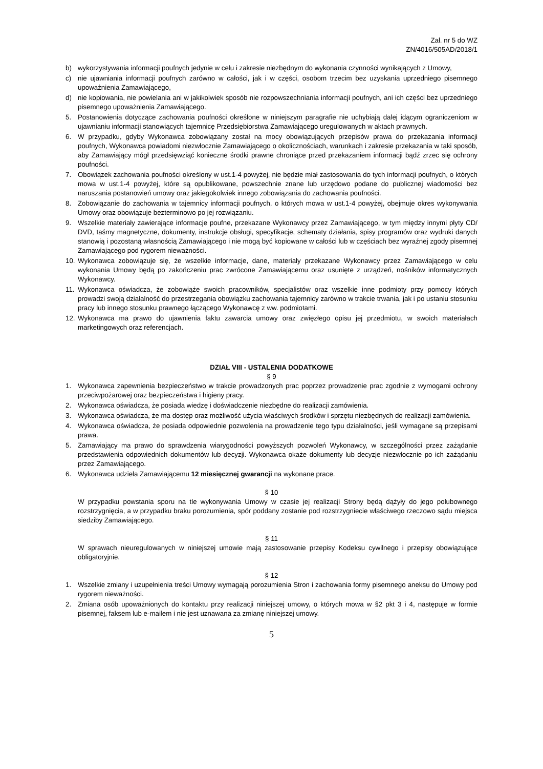Zał. nr 5 do WZ
ZN/4016/505AD/2018/1
b) wykorzystywania informacji poufnych jedynie w celu i zakresie niezbędnym do wykonania czynności wynikających z Umowy,
c) nie ujawniania informacji poufnych zarówno w całości, jak i w części, osobom trzecim bez uzyskania uprzedniego pisemnego upoważnienia Zamawiającego,
d) nie kopiowania, nie powielania ani w jakikolwiek sposób nie rozpowszechniania informacji poufnych, ani ich części bez uprzedniego pisemnego upoważnienia Zamawiającego.
5. Postanowienia dotyczące zachowania poufności określone w niniejszym paragrafie nie uchybiają dalej idącym ograniczeniom w ujawnianiu informacji stanowiących tajemnicę Przedsiębiorstwa Zamawiającego uregulowanych w aktach prawnych.
6. W przypadku, gdyby Wykonawca zobowiązany został na mocy obowiązujących przepisów prawa do przekazania informacji poufnych, Wykonawca powiadomi niezwłocznie Zamawiającego o okolicznościach, warunkach i zakresie przekazania w taki sposób, aby Zamawiający mógł przedsięwziąć konieczne środki prawne chroniące przed przekazaniem informacji bądź zrzec się ochrony poufności.
7. Obowiązek zachowania poufności określony w ust.1-4 powyżej, nie będzie miał zastosowania do tych informacji poufnych, o których mowa w ust.1-4 powyżej, które są opublikowane, powszechnie znane lub urzędowo podane do publicznej wiadomości bez naruszania postanowień umowy oraz jakiegokolwiek innego zobowiązania do zachowania poufności.
8. Zobowiązanie do zachowania w tajemnicy informacji poufnych, o których mowa w ust.1-4 powyżej, obejmuje okres wykonywania Umowy oraz obowiązuje bezterminowo po jej rozwiązaniu.
9. Wszelkie materiały zawierające informacje poufne, przekazane Wykonawcy przez Zamawiającego, w tym między innymi płyty CD/ DVD, taśmy magnetyczne, dokumenty, instrukcje obsługi, specyfikacje, schematy działania, spisy programów oraz wydruki danych stanowią i pozostaną własnością Zamawiającego i nie mogą być kopiowane w całości lub w częściach bez wyraźnej zgody pisemnej Zamawiającego pod rygorem nieważności.
10. Wykonawca zobowiązuje się, że wszelkie informacje, dane, materiały przekazane Wykonawcy przez Zamawiającego w celu wykonania Umowy będą po zakończeniu prac zwrócone Zamawiającemu oraz usunięte z urządzeń, nośników informatycznych Wykonawcy.
11. Wykonawca oświadcza, że zobowiąże swoich pracowników, specjalistów oraz wszelkie inne podmioty przy pomocy których prowadzi swoją działalność do przestrzegania obowiązku zachowania tajemnicy zarówno w trakcie trwania, jak i po ustaniu stosunku pracy lub innego stosunku prawnego łączącego Wykonawcę z ww. podmiotami.
12. Wykonawca ma prawo do ujawnienia faktu zawarcia umowy oraz zwięzłego opisu jej przedmiotu, w swoich materiałach marketingowych oraz referencjach.
DZIAŁ VIII - USTALENIA DODATKOWE
§ 9
1. Wykonawca zapewnienia bezpieczeństwo w trakcie prowadzonych prac poprzez prowadzenie prac zgodnie z wymogami ochrony przeciwpożarowej oraz bezpieczeństwa i higieny pracy.
2. Wykonawca oświadcza, że posiada wiedzę i doświadczenie niezbędne do realizacji zamówienia.
3. Wykonawca oświadcza, że ma dostęp oraz możliwość użycia właściwych środków i sprzętu niezbędnych do realizacji zamówienia.
4. Wykonawca oświadcza, że posiada odpowiednie pozwolenia na prowadzenie tego typu działalności, jeśli wymagane są przepisami prawa.
5. Zamawiający ma prawo do sprawdzenia wiarygodności powyższych pozwoleń Wykonawcy, w szczególności przez zażądanie przedstawienia odpowiednich dokumentów lub decyzji. Wykonawca okaże dokumenty lub decyzje niezwłocznie po ich zażądaniu przez Zamawiającego.
6. Wykonawca udziela Zamawiającemu 12 miesięcznej gwarancji na wykonane prace.
§ 10
W przypadku powstania sporu na tle wykonywania Umowy w czasie jej realizacji Strony będą dążyły do jego polubownego rozstrzygnięcia, a w przypadku braku porozumienia, spór poddany zostanie pod rozstrzygniecie właściwego rzeczowo sądu miejsca siedziby Zamawiającego.
§ 11
W sprawach nieuregulowanych w niniejszej umowie mają zastosowanie przepisy Kodeksu cywilnego i przepisy obowiązujące obligatoryjnie.
§ 12
1. Wszelkie zmiany i uzupełnienia treści Umowy wymagają porozumienia Stron i zachowania formy pisemnego aneksu do Umowy pod rygorem nieważności.
2. Zmiana osób upoważnionych do kontaktu przy realizacji niniejszej umowy, o których mowa w §2 pkt 3 i 4, następuje w formie pisemnej, faksem lub e-mailem i nie jest uznawana za zmianę niniejszej umowy.
5